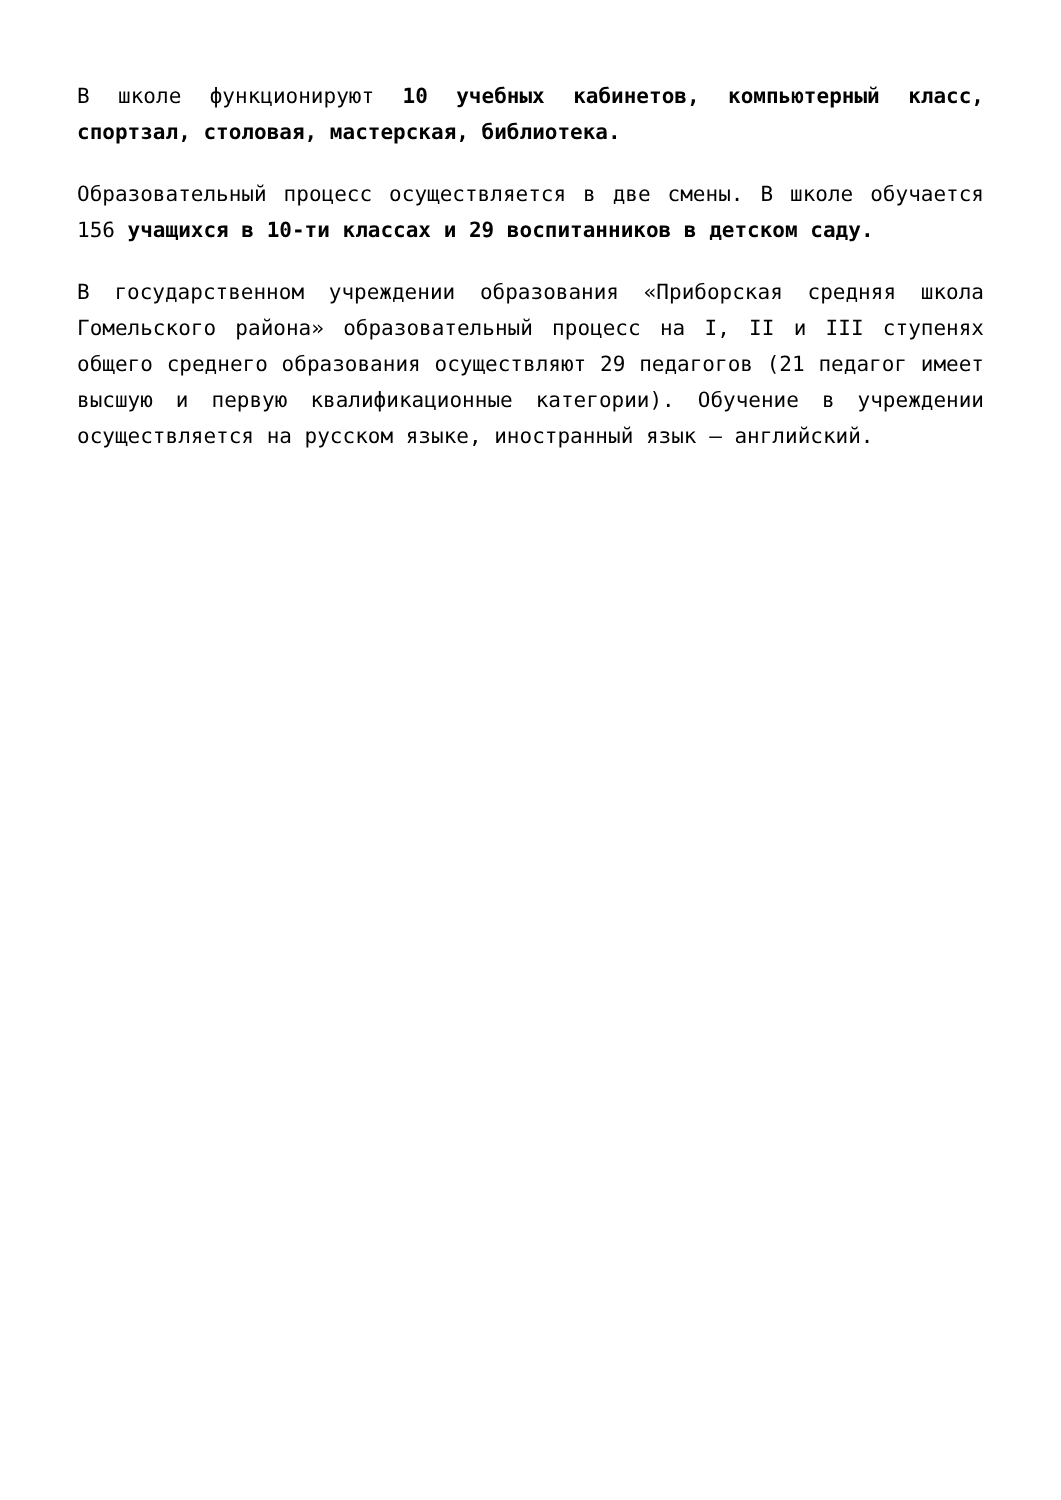В школе функционируют 10 учебных кабинетов, компьютерный класс, спортзал, столовая, мастерская, библиотека.
Образовательный процесс осуществляется в две смены. В школе обучается 156 учащихся в 10-ти классах и 29 воспитанников в детском саду.
В государственном учреждении образования «Приборская средняя школа Гомельского района» образовательный процесс на I, II и III ступенях общего среднего образования осуществляют 29 педагогов (21 педагог имеет высшую и первую квалификационные категории). Обучение в учреждении осуществляется на русском языке, иностранный язык – английский.